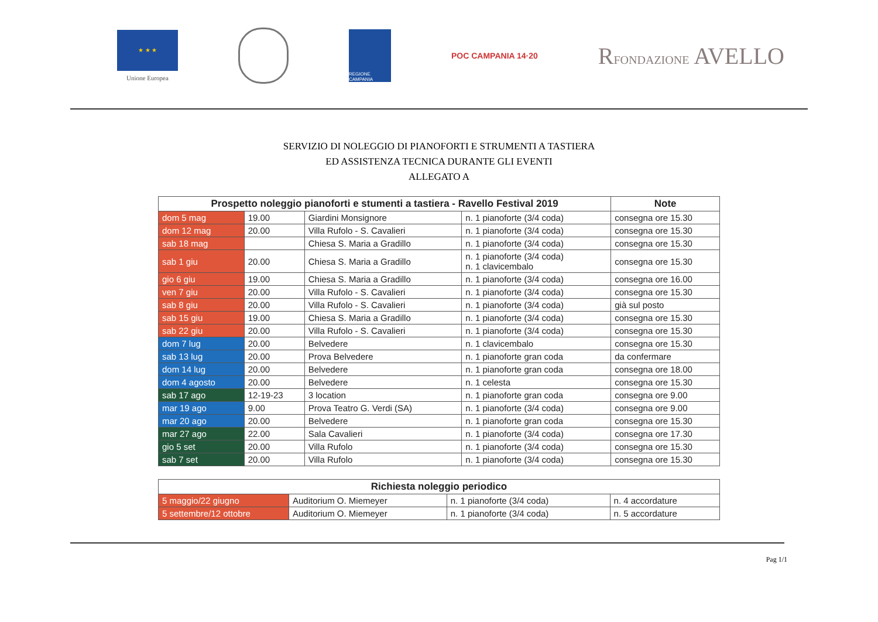★ ★ ★
Unione Europea
REGIONE CAMPANIA
POC CAMPANIA 14·20
RFONDAZIONE AVELLO
SERVIZIO DI NOLEGGIO DI PIANOFORTI E STRUMENTI A TASTIERA
ED ASSISTENZA TECNICA DURANTE GLI EVENTI
ALLEGATO A
| Prospetto noleggio pianoforti e stumenti a tastiera - Ravello Festival 2019 | | | | Note |
| --- | --- | --- | --- | --- |
| dom 5 mag | 19.00 | Giardini Monsignore | n. 1 pianoforte (3/4 coda) | consegna ore 15.30 |
| dom 12 mag | 20.00 | Villa Rufolo - S. Cavalieri | n. 1 pianoforte (3/4 coda) | consegna ore 15.30 |
| sab 18 mag | | Chiesa S. Maria a Gradillo | n. 1 pianoforte (3/4 coda) | consegna ore 15.30 |
| sab 1 giu | 20.00 | Chiesa S. Maria a Gradillo | n. 1 pianoforte (3/4 coda) n. 1 clavicembalo | consegna ore 15.30 |
| gio 6 giu | 19.00 | Chiesa S. Maria a Gradillo | n. 1 pianoforte (3/4 coda) | consegna ore 16.00 |
| ven 7 giu | 20.00 | Villa Rufolo - S. Cavalieri | n. 1 pianoforte (3/4 coda) | consegna ore 15.30 |
| sab 8 giu | 20.00 | Villa Rufolo - S. Cavalieri | n. 1 pianoforte (3/4 coda) | già sul posto |
| sab 15 giu | 19.00 | Chiesa S. Maria a Gradillo | n. 1 pianoforte (3/4 coda) | consegna ore 15.30 |
| sab 22 giu | 20.00 | Villa Rufolo - S. Cavalieri | n. 1 pianoforte (3/4 coda) | consegna ore 15.30 |
| dom 7 lug | 20.00 | Belvedere | n. 1 clavicembalo | consegna ore 15.30 |
| sab 13 lug | 20.00 | Prova Belvedere | n. 1 pianoforte gran coda | da confermare |
| dom 14 lug | 20.00 | Belvedere | n. 1 pianoforte gran coda | consegna ore 18.00 |
| dom 4 agosto | 20.00 | Belvedere | n. 1 celesta | consegna ore 15.30 |
| sab 17 ago | 12-19-23 | 3 location | n. 1 pianoforte gran coda | consegna ore 9.00 |
| mar 19 ago | 9.00 | Prova Teatro G. Verdi (SA) | n. 1 pianoforte (3/4 coda) | consegna ore 9.00 |
| mar 20 ago | 20.00 | Belvedere | n. 1 pianoforte gran coda | consegna ore 15.30 |
| mar 27 ago | 22.00 | Sala Cavalieri | n. 1 pianoforte (3/4 coda) | consegna ore 17.30 |
| gio 5 set | 20.00 | Villa Rufolo | n. 1 pianoforte (3/4 coda) | consegna ore 15.30 |
| sab 7 set | 20.00 | Villa Rufolo | n. 1 pianoforte (3/4 coda) | consegna ore 15.30 |
| Richiesta noleggio periodico | | | |
| --- | --- | --- | --- |
| 5 maggio/22 giugno | Auditorium O. Miemeyer | n. 1 pianoforte (3/4 coda) | n. 4 accordature |
| 5 settembre/12 ottobre | Auditorium O. Miemeyer | n. 1 pianoforte (3/4 coda) | n. 5 accordature |
Pag 1/1